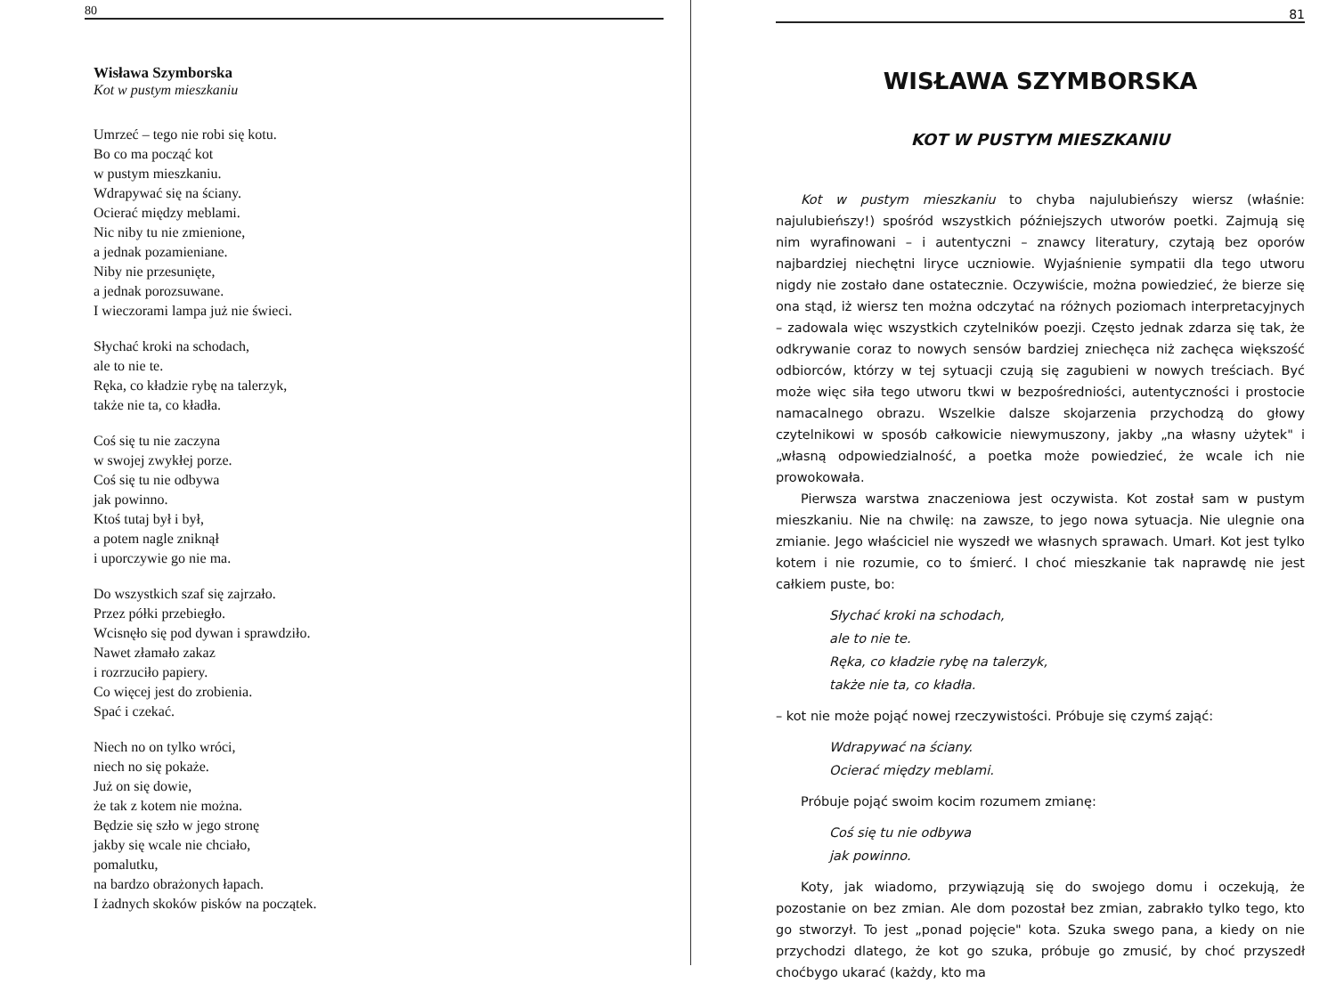80
Wisława Szymborska
Kot w pustym mieszkaniu
Umrzeć – tego nie robi się kotu.
Bo co ma począć kot
w pustym mieszkaniu.
Wdrapywać się na ściany.
Ocierać między meblami.
Nic niby tu nie zmienione,
a jednak pozamieniane.
Niby nie przesunięte,
a jednak porozsuwane.
I wieczorami lampa już nie świeci.
Słychać kroki na schodach,
ale to nie te.
Ręka, co kładzie rybę na talerzyk,
także nie ta, co kładła.
Coś się tu nie zaczyna
w swojej zwykłej porze.
Coś się tu nie odbywa
jak powinno.
Ktoś tutaj był i był,
a potem nagle zniknął
i uporczywie go nie ma.
Do wszystkich szaf się zajrzało.
Przez półki przebiegło.
Wcisnęło się pod dywan i sprawdziło.
Nawet złamało zakaz
i rozrzuciło papiery.
Co więcej jest do zrobienia.
Spać i czekać.
Niech no on tylko wróci,
niech no się pokaże.
Już on się dowie,
że tak z kotem nie można.
Będzie się szło w jego stronę
jakby się wcale nie chciało,
pomalutku,
na bardzo obrażonych łapach.
I żadnych skoków pisków na początek.
81
WISŁAWA SZYMBORSKA
KOT W PUSTYM MIESZKANIU
Kot w pustym mieszkaniu to chyba najulubieńszy wiersz (właśnie: najulubieńszy!) spośród wszystkich późniejszych utworów poetki. Zajmują się nim wyrafinowani – i autentyczni – znawcy literatury, czytają bez oporów najbardziej niechętni liryce uczniowie. Wyjaśnienie sympatii dla tego utworu nigdy nie zostało dane ostatecznie. Oczywiście, można powiedzieć, że bierze się ona stąd, iż wiersz ten można odczytać na różnych poziomach interpretacyjnych – zadowala więc wszystkich czytelników poezji. Często jednak zdarza się tak, że odkrywanie coraz to nowych sensów bardziej zniechęca niż zachęca większość odbiorców, którzy w tej sytuacji czują się zagubieni w nowych treściach. Być może więc siła tego utworu tkwi w bezpośredniości, autentyczności i prostocie namacalnego obrazu. Wszelkie dalsze skojarzenia przychodzą do głowy czytelnikowi w sposób całkowicie niewymuszony, jakby „na własny użytek" i „własną odpowiedzialność, a poetka może powiedzieć, że wcale ich nie prowokowała.
Pierwsza warstwa znaczeniowa jest oczywista. Kot został sam w pustym mieszkaniu. Nie na chwilę: na zawsze, to jego nowa sytuacja. Nie ulegnie ona zmianie. Jego właściciel nie wyszedł we własnych sprawach. Umarł. Kot jest tylko kotem i nie rozumie, co to śmierć. I choć mieszkanie tak naprawdę nie jest całkiem puste, bo:
Słychać kroki na schodach,
ale to nie te.
Ręka, co kładzie rybę na talerzyk,
także nie ta, co kładła.
– kot nie może pojąć nowej rzeczywistości. Próbuje się czymś zająć:
Wdrapywać na ściany.
Ocierać między meblami.
Próbuje pojąć swoim kocim rozumem zmianę:
Coś się tu nie odbywa
jak powinno.
Koty, jak wiadomo, przywiązują się do swojego domu i oczekują, że pozostanie on bez zmian. Ale dom pozostał bez zmian, zabrakło tylko tego, kto go stworzył. To jest „ponad pojęcie" kota. Szuka swego pana, a kiedy on nie przychodzi dlatego, że kot go szuka, próbuje go zmusić, by choć przyszedł choćbygo ukarać (każdy, kto ma